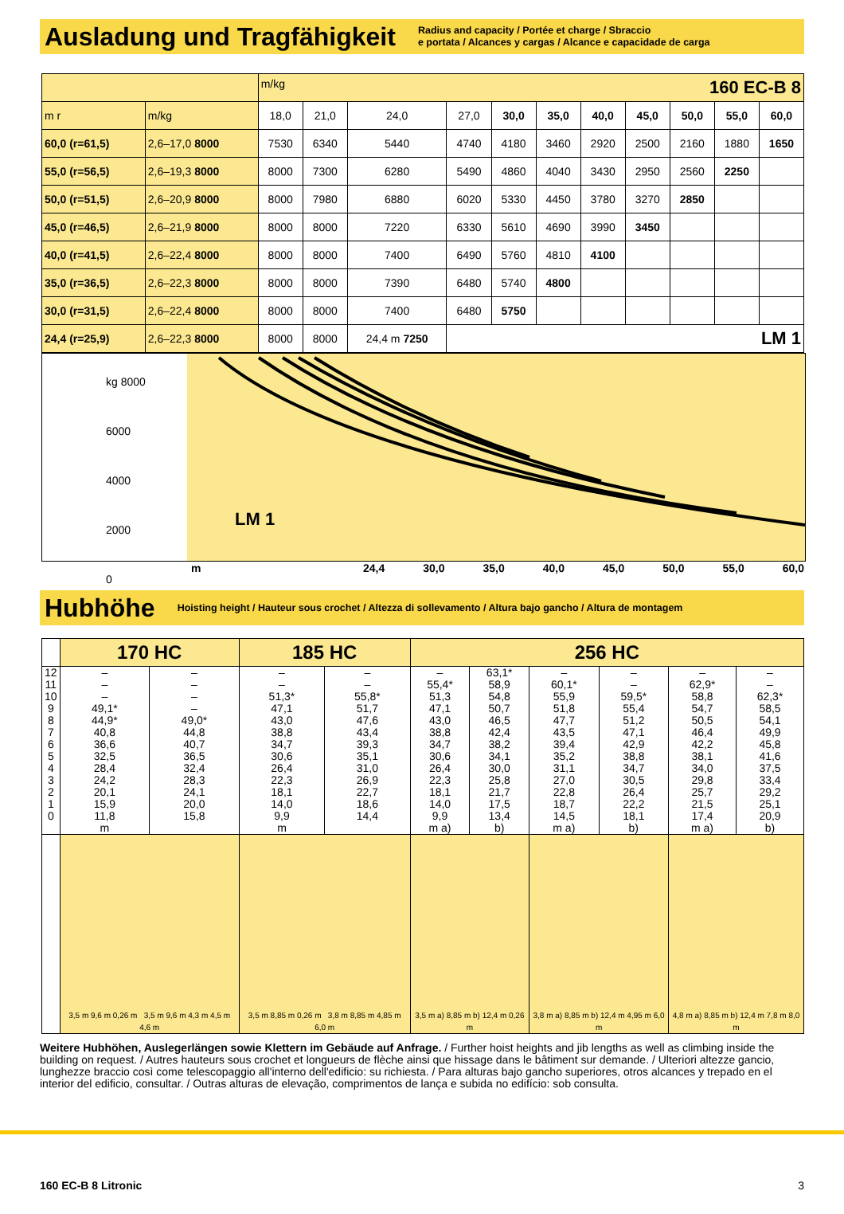Ausladung und Tragfähigkeit
Radius and capacity / Portée et charge / Sbraccio
e portata / Alcances y cargas / Alcance e capacidade de carga
| | | m/kg 160 EC-B 8 | | | | | | | | | | |
| m r | m/kg | 18,0 | 21,0 | 24,0 | 27,0 | 30,0 | 35,0 | 40,0 | 45,0 | 50,0 | 55,0 | 60,0 |
| 60,0 (r=61,5) | 2,6–17,0 8000 | 7530 | 6340 | 5440 | 4740 | 4180 | 3460 | 2920 | 2500 | 2160 | 1880 | 1650 |
| 55,0 (r=56,5) | 2,6–19,3 8000 | 8000 | 7300 | 6280 | 5490 | 4860 | 4040 | 3430 | 2950 | 2560 | 2250 | |
| 50,0 (r=51,5) | 2,6–20,9 8000 | 8000 | 7980 | 6880 | 6020 | 5330 | 4450 | 3780 | 3270 | 2850 | | |
| 45,0 (r=46,5) | 2,6–21,9 8000 | 8000 | 8000 | 7220 | 6330 | 5610 | 4690 | 3990 | 3450 | | | |
| 40,0 (r=41,5) | 2,6–22,4 8000 | 8000 | 8000 | 7400 | 6490 | 5760 | 4810 | 4100 | | | | |
| 35,0 (r=36,5) | 2,6–22,3 8000 | 8000 | 8000 | 7390 | 6480 | 5740 | 4800 | | | | | |
| 30,0 (r=31,5) | 2,6–22,4 8000 | 8000 | 8000 | 7400 | 6480 | 5750 | | | | | | |
| 24,4 (r=25,9) | 2,6–22,3 8000 | 8000 | 8000 | 24,4 m 7250 | LM 1 | | | | | | | |
kg 8000
6000
4000
2000
0
LM 1
m 24,4 30,0 35,0 40,0 45,0 50,0 55,0 60,0
Hubhöhe
Hoisting height / Hauteur sous crochet / Altezza di sollevamento / Altura bajo gancho / Altura de montagem
| | 170 HC | | 185 HC | | 256 HC | | | | | |
| --- | --- | --- | --- | --- | --- | --- | --- | --- | --- | --- |
| 12 11 10 9 8 7 6 5 4 3 2 1 0 | – – – 49,1* 44,9* 40,8 36,6 32,5 28,4 24,2 20,1 15,9 11,8 m | – – – – 49,0* 44,8 40,7 36,5 32,4 28,3 24,1 20,0 15,8 | – – 51,3* 47,1 43,0 38,8 34,7 30,6 26,4 22,3 18,1 14,0 9,9 m | – – 55,8* 51,7 47,6 43,4 39,3 35,1 31,0 26,9 22,7 18,6 14,4 | – 55,4* 51,3 47,1 43,0 38,8 34,7 30,6 26,4 22,3 18,1 14,0 9,9 m a) | 63,1* 58,9 54,8 50,7 46,5 42,4 38,2 34,1 30,0 25,8 21,7 17,5 13,4 b) | – 60,1* 55,9 51,8 47,7 43,5 39,4 35,2 31,1 27,0 22,8 18,7 14,5 m a) | – – 59,5* 55,4 51,2 47,1 42,9 38,8 34,7 30,5 26,4 22,2 18,1 b) | – 62,9* 58,8 54,7 50,5 46,4 42,2 38,1 34,0 29,8 25,7 21,5 17,4 m a) | – – 62,3* 58,5 54,1 49,9 45,8 41,6 37,5 33,4 29,2 25,1 20,9 b) |
| | 3,5 m 9,6 m 0,26 m 3,5 m 9,6 m 4,3 m 4,5 m 4,6 m | | 3,5 m 8,85 m 0,26 m 3,8 m 8,85 m 4,85 m 6,0 m | | 3,5 m a) 8,85 m b) 12,4 m 0,26 m | | 3,8 m a) 8,85 m b) 12,4 m 4,95 m 6,0 m | | 4,8 m a) 8,85 m b) 12,4 m 7,8 m 8,0 m | |
Weitere Hubhöhen, Auslegerlängen sowie Klettern im Gebäude auf Anfrage. / Further hoist heights and jib lengths as well as climbing inside the building on request. / Autres hauteurs sous crochet et longueurs de flèche ainsi que hissage dans le bâtiment sur demande. / Ulteriori altezze gancio, lunghezze braccio così come telescopaggio all'interno dell'edificio: su richiesta. / Para alturas bajo gancho superiores, otros alcances y trepado en el interior del edificio, consultar. / Outras alturas de elevação, comprimentos de lança e subida no edifício: sob consulta.
160 EC-B 8 Litronic 3